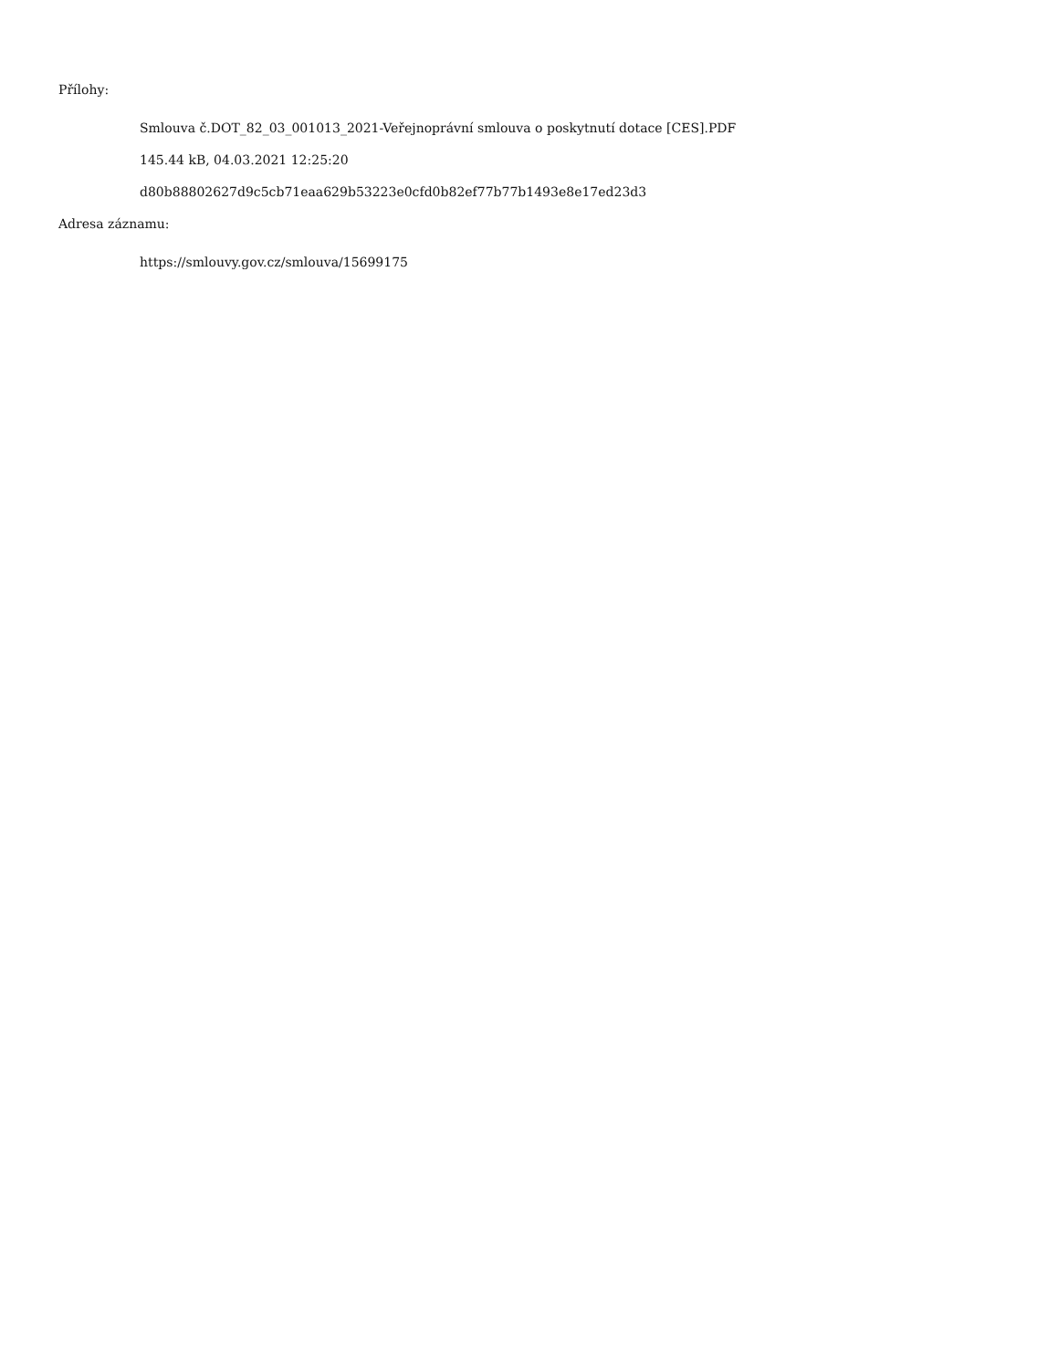Přílohy:
Smlouva č.DOT_82_03_001013_2021-Veřejnoprávní smlouva o poskytnutí dotace [CES].PDF
145.44 kB, 04.03.2021 12:25:20
d80b88802627d9c5cb71eaa629b53223e0cfd0b82ef77b77b1493e8e17ed23d3
Adresa záznamu:
https://smlouvy.gov.cz/smlouva/15699175